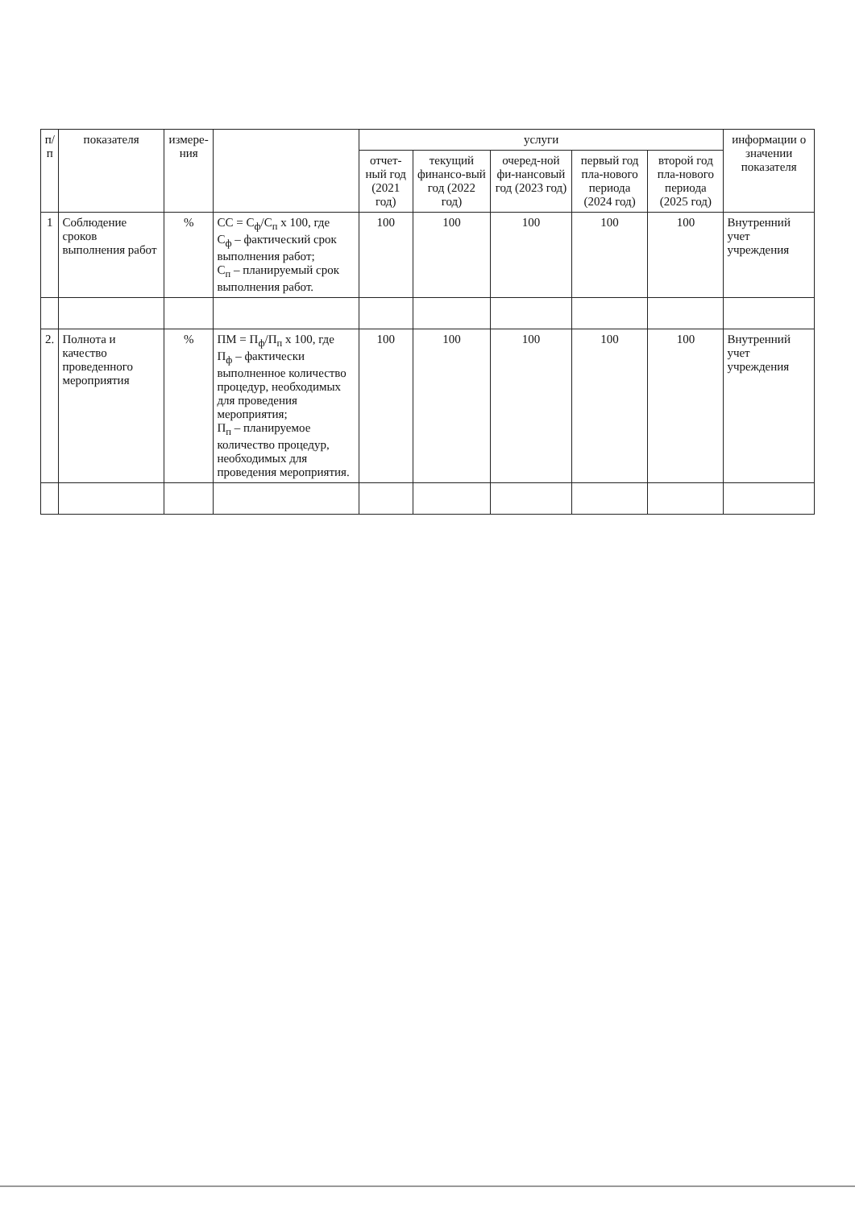| п/п | показателя | измере-ния | | услуги | | | | | информации о значении показателя |
| --- | --- | --- | --- | --- | --- | --- | --- | --- | --- |
| | | | | отчет-ный год (2021 год) | текущий финансо-вый год (2022 год) | очеред-ной фи-нансовый год (2023 год) | первый год пла-нового периода (2024 год) | второй год пла-нового периода (2025 год) | |
| 1 | Соблюдение сроков выполнения работ | % | СС = С<sub>ф</sub>/С<sub>п</sub> х 100, где С<sub>ф</sub> – фактический срок выполнения работ; С<sub>п</sub> – планируемый срок выполнения работ. | 100 | 100 | 100 | 100 | 100 | Внутренний учет учреждения |
| 2. | Полнота и качество проведенного мероприятия | % | ПМ = П<sub>ф</sub>/П<sub>п</sub> х 100, где П<sub>ф</sub> – фактически выполненное количество процедур, необходимых для проведения мероприятия; П<sub>п</sub> – планируемое количество процедур, необходимых для проведения мероприятия. | 100 | 100 | 100 | 100 | 100 | Внутренний учет учреждения |